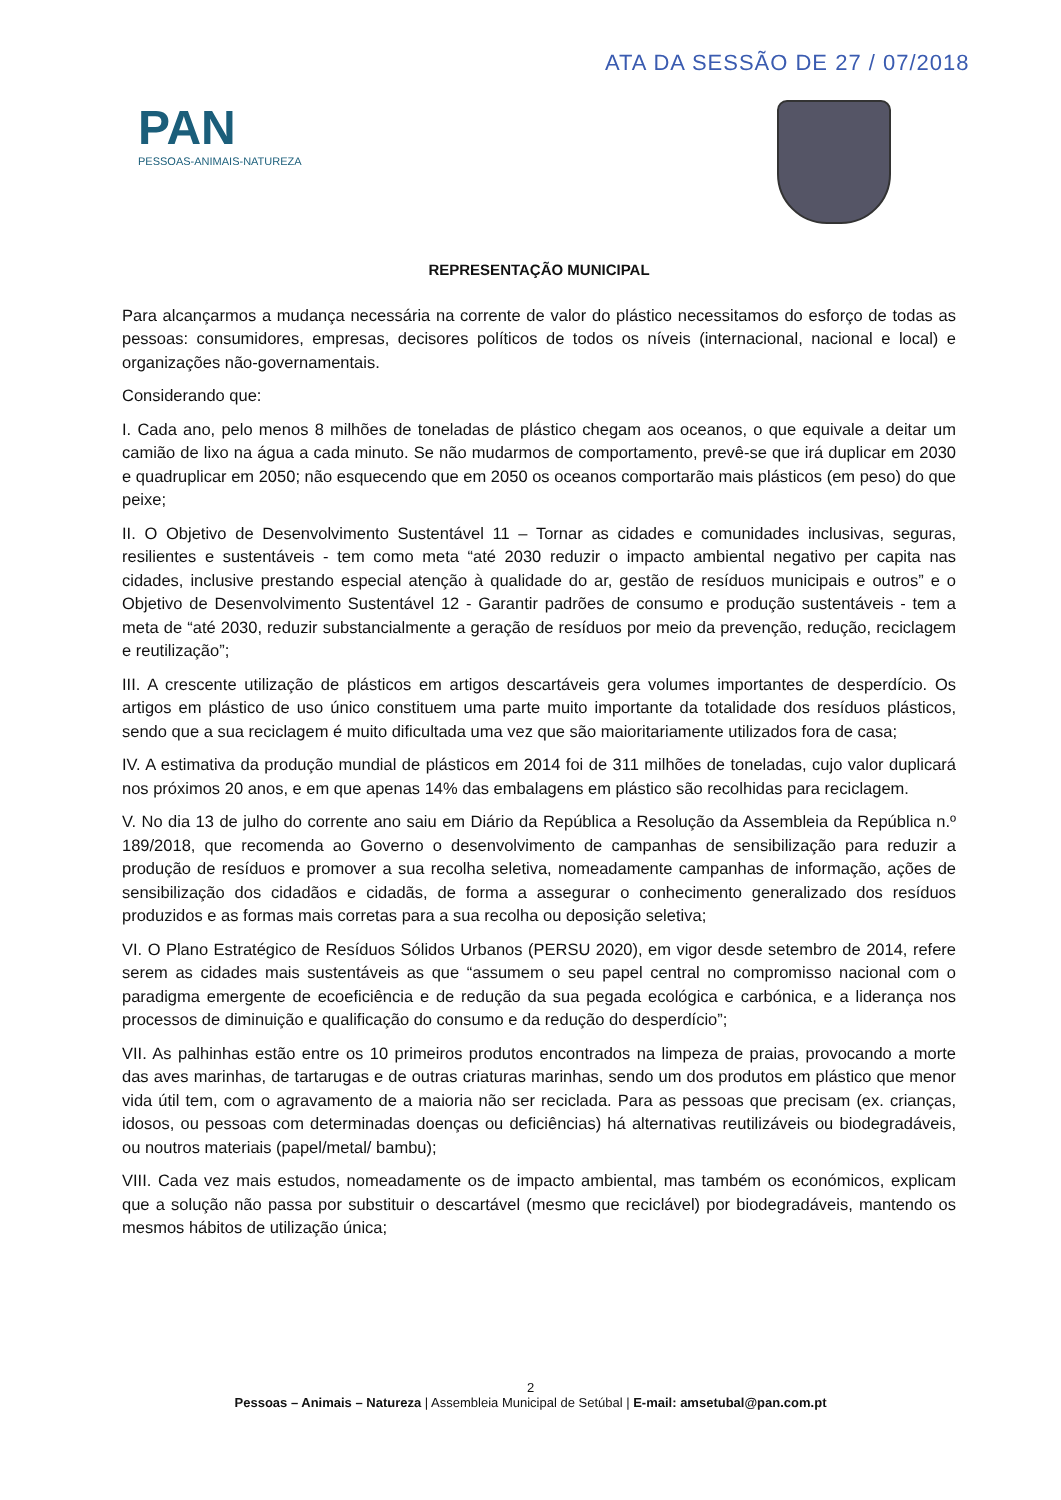ATA DA SESSÃO DE 27 / 07/2018
PAN
PESSOAS-ANIMAIS-NATUREZA
REPRESENTAÇÃO MUNICIPAL
Para alcançarmos a mudança necessária na corrente de valor do plástico necessitamos do esforço de todas as pessoas: consumidores, empresas, decisores políticos de todos os níveis (internacional, nacional e local) e organizações não-governamentais.
Considerando que:
I. Cada ano, pelo menos 8 milhões de toneladas de plástico chegam aos oceanos, o que equivale a deitar um camião de lixo na água a cada minuto. Se não mudarmos de comportamento, prevê-se que irá duplicar em 2030 e quadruplicar em 2050; não esquecendo que em 2050 os oceanos comportarão mais plásticos (em peso) do que peixe;
II. O Objetivo de Desenvolvimento Sustentável 11 – Tornar as cidades e comunidades inclusivas, seguras, resilientes e sustentáveis - tem como meta “até 2030 reduzir o impacto ambiental negativo per capita nas cidades, inclusive prestando especial atenção à qualidade do ar, gestão de resíduos municipais e outros” e o Objetivo de Desenvolvimento Sustentável 12 - Garantir padrões de consumo e produção sustentáveis - tem a meta de “até 2030, reduzir substancialmente a geração de resíduos por meio da prevenção, redução, reciclagem e reutilização”;
III. A crescente utilização de plásticos em artigos descartáveis gera volumes importantes de desperdício. Os artigos em plástico de uso único constituem uma parte muito importante da totalidade dos resíduos plásticos, sendo que a sua reciclagem é muito dificultada uma vez que são maioritariamente utilizados fora de casa;
IV. A estimativa da produção mundial de plásticos em 2014 foi de 311 milhões de toneladas, cujo valor duplicará nos próximos 20 anos, e em que apenas 14% das embalagens em plástico são recolhidas para reciclagem.
V. No dia 13 de julho do corrente ano saiu em Diário da República a Resolução da Assembleia da República n.º 189/2018, que recomenda ao Governo o desenvolvimento de campanhas de sensibilização para reduzir a produção de resíduos e promover a sua recolha seletiva, nomeadamente campanhas de informação, ações de sensibilização dos cidadãos e cidadãs, de forma a assegurar o conhecimento generalizado dos resíduos produzidos e as formas mais corretas para a sua recolha ou deposição seletiva;
VI. O Plano Estratégico de Resíduos Sólidos Urbanos (PERSU 2020), em vigor desde setembro de 2014, refere serem as cidades mais sustentáveis as que “assumem o seu papel central no compromisso nacional com o paradigma emergente de ecoeficiência e de redução da sua pegada ecológica e carbónica, e a liderança nos processos de diminuição e qualificação do consumo e da redução do desperdício”;
VII. As palhinhas estão entre os 10 primeiros produtos encontrados na limpeza de praias, provocando a morte das aves marinhas, de tartarugas e de outras criaturas marinhas, sendo um dos produtos em plástico que menor vida útil tem, com o agravamento de a maioria não ser reciclada. Para as pessoas que precisam (ex. crianças, idosos, ou pessoas com determinadas doenças ou deficiências) há alternativas reutilizáveis ou biodegradáveis, ou noutros materiais (papel/metal/ bambu);
VIII. Cada vez mais estudos, nomeadamente os de impacto ambiental, mas também os económicos, explicam que a solução não passa por substituir o descartável (mesmo que reciclável) por biodegradáveis, mantendo os mesmos hábitos de utilização única;
2
Pessoas – Animais – Natureza | Assembleia Municipal de Setúbal | E-mail: amsetubal@pan.com.pt